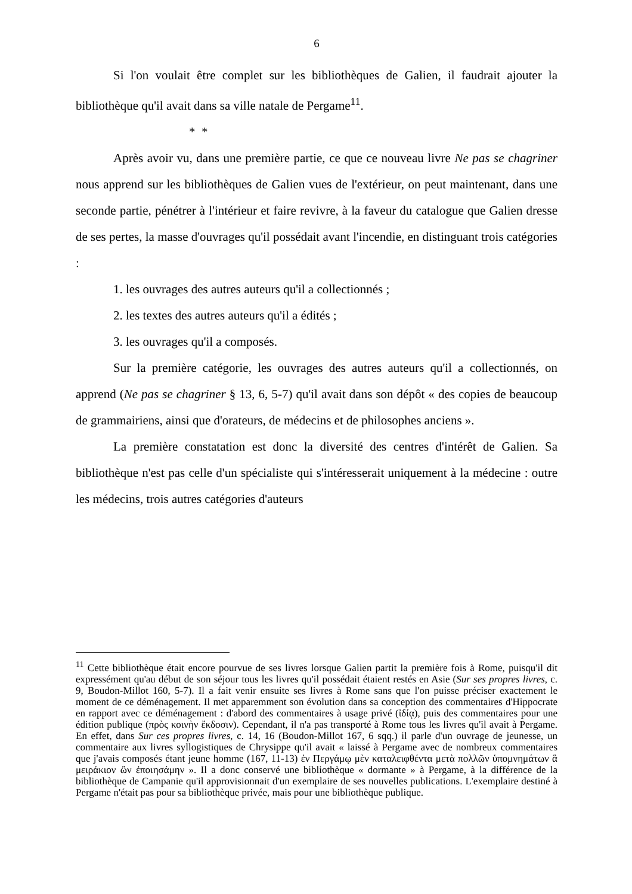6
Si l'on voulait être complet sur les bibliothèques de Galien, il faudrait ajouter la bibliothèque qu'il avait dans sa ville natale de Pergame<sup>11</sup>.
* *
Après avoir vu, dans une première partie, ce que ce nouveau livre Ne pas se chagriner nous apprend sur les bibliothèques de Galien vues de l'extérieur, on peut maintenant, dans une seconde partie, pénétrer à l'intérieur et faire revivre, à la faveur du catalogue que Galien dresse de ses pertes, la masse d'ouvrages qu'il possédait avant l'incendie, en distinguant trois catégories :
1. les ouvrages des autres auteurs qu'il a collectionnés ;
2. les textes des autres auteurs qu'il a édités ;
3. les ouvrages qu'il a composés.
Sur la première catégorie, les ouvrages des autres auteurs qu'il a collectionnés, on apprend (Ne pas se chagriner § 13, 6, 5-7) qu'il avait dans son dépôt « des copies de beaucoup de grammairiens, ainsi que d'orateurs, de médecins et de philosophes anciens ».
La première constatation est donc la diversité des centres d'intérêt de Galien. Sa bibliothèque n'est pas celle d'un spécialiste qui s'intéresserait uniquement à la médecine : outre les médecins, trois autres catégories d'auteurs
<sup>11</sup> Cette bibliothèque était encore pourvue de ses livres lorsque Galien partit la première fois à Rome, puisqu'il dit expressément qu'au début de son séjour tous les livres qu'il possédait étaient restés en Asie (Sur ses propres livres, c. 9, Boudon-Millot 160, 5-7). Il a fait venir ensuite ses livres à Rome sans que l'on puisse préciser exactement le moment de ce déménagement. Il met apparemment son évolution dans sa conception des commentaires d'Hippocrate en rapport avec ce déménagement : d'abord des commentaires à usage privé (ἰδίᾳ), puis des commentaires pour une édition publique (πρὸς κοινὴν ἔκδοσιν). Cependant, il n'a pas transporté à Rome tous les livres qu'il avait à Pergame. En effet, dans Sur ces propres livres, c. 14, 16 (Boudon-Millot 167, 6 sqq.) il parle d'un ouvrage de jeunesse, un commentaire aux livres syllogistiques de Chrysippe qu'il avait « laissé à Pergame avec de nombreux commentaires que j'avais composés étant jeune homme (167, 11-13) ἐν Περγάμῳ μὲν καταλειφθέντα μετὰ πολλῶν ὑπομνημάτων ἃ μειράκιον ὢν ἐποιησάμην ». Il a donc conservé une bibliothèque « dormante » à Pergame, à la différence de la bibliothèque de Campanie qu'il approvisionnait d'un exemplaire de ses nouvelles publications. L'exemplaire destiné à Pergame n'était pas pour sa bibliothèque privée, mais pour une bibliothèque publique.